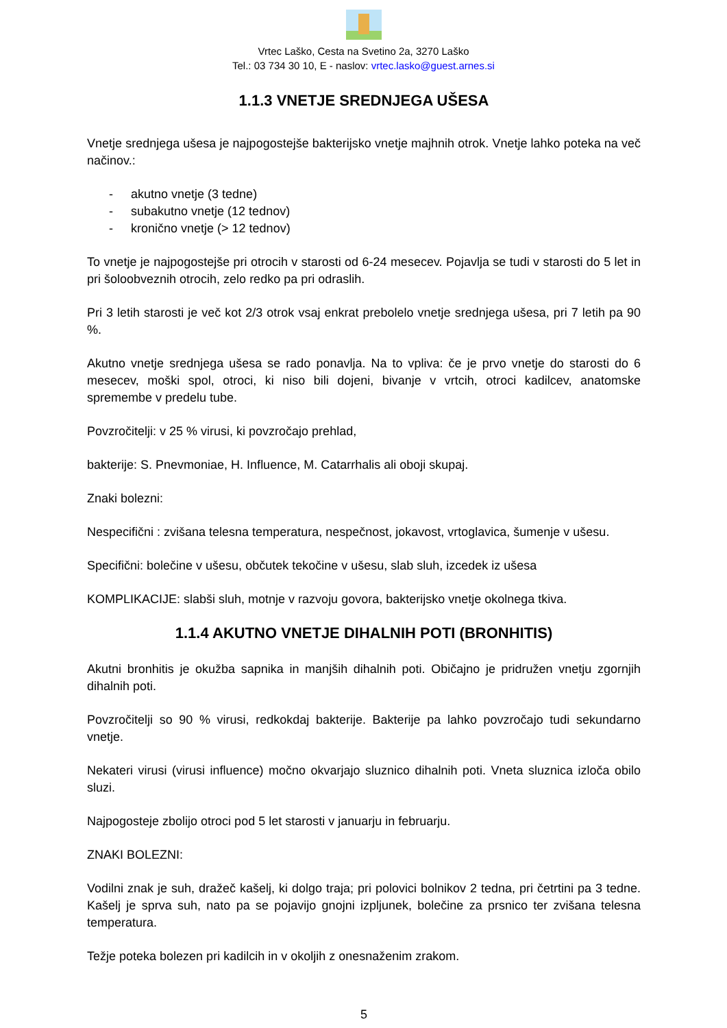Vrtec Laško, Cesta na Svetino 2a, 3270 Laško
Tel.: 03 734 30 10, E - naslov: vrtec.lasko@guest.arnes.si
1.1.3 VNETJE SREDNJEGA UŠESA
Vnetje srednjega ušesa je najpogostejše bakterijsko vnetje majhnih otrok. Vnetje lahko poteka na več načinov.:
- akutno vnetje (3 tedne)
- subakutno vnetje (12 tednov)
- kronično vnetje (> 12 tednov)
To vnetje je najpogostejše pri otrocih v starosti od 6-24 mesecev. Pojavlja se tudi v starosti do 5 let in pri šoloobveznih otrocih, zelo redko pa pri odraslih.
Pri 3 letih starosti je več kot 2/3 otrok vsaj enkrat prebolelo vnetje srednjega ušesa, pri 7 letih pa 90 %.
Akutno vnetje srednjega ušesa se rado ponavlja. Na to vpliva: če je prvo vnetje do starosti do 6 mesecev, moški spol, otroci, ki niso bili dojeni, bivanje v vrtcih, otroci kadilcev, anatomske spremembe v predelu tube.
Povzročitelji: v 25 % virusi, ki povzročajo prehlad,
bakterije: S. Pnevmoniae, H. Influence, M. Catarrhalis ali oboji skupaj.
Znaki bolezni:
Nespecifični : zvišana telesna temperatura, nespečnost, jokavost, vrtoglavica, šumenje v ušesu.
Specifični: bolečine v ušesu, občutek tekočine v ušesu, slab sluh, izcedek iz ušesa
KOMPLIKACIJE: slabši sluh, motnje v razvoju govora, bakterijsko vnetje okolnega tkiva.
1.1.4 AKUTNO VNETJE DIHALNIH POTI (BRONHITIS)
Akutni bronhitis je okužba sapnika in manjših dihalnih poti. Običajno je pridružen vnetju zgornjih dihalnih poti.
Povzročitelji so 90 % virusi, redkokdaj bakterije. Bakterije pa lahko povzročajo tudi sekundarno vnetje.
Nekateri virusi (virusi influence) močno okvarjajo sluznico dihalnih poti. Vneta sluznica izloča obilo sluzi.
Najpogosteje zbolijo otroci pod 5 let starosti v januarju in februarju.
ZNAKI BOLEZNI:
Vodilni znak je suh, dražeč kašelj, ki dolgo traja; pri polovici bolnikov 2 tedna, pri četrtini pa 3 tedne. Kašelj je sprva suh, nato pa se pojavijo gnojni izpljunek, bolečine za prsnico ter zvišana telesna temperatura.
Težje poteka bolezen pri kadilcih in v okoljih z onesnaženim zrakom.
5